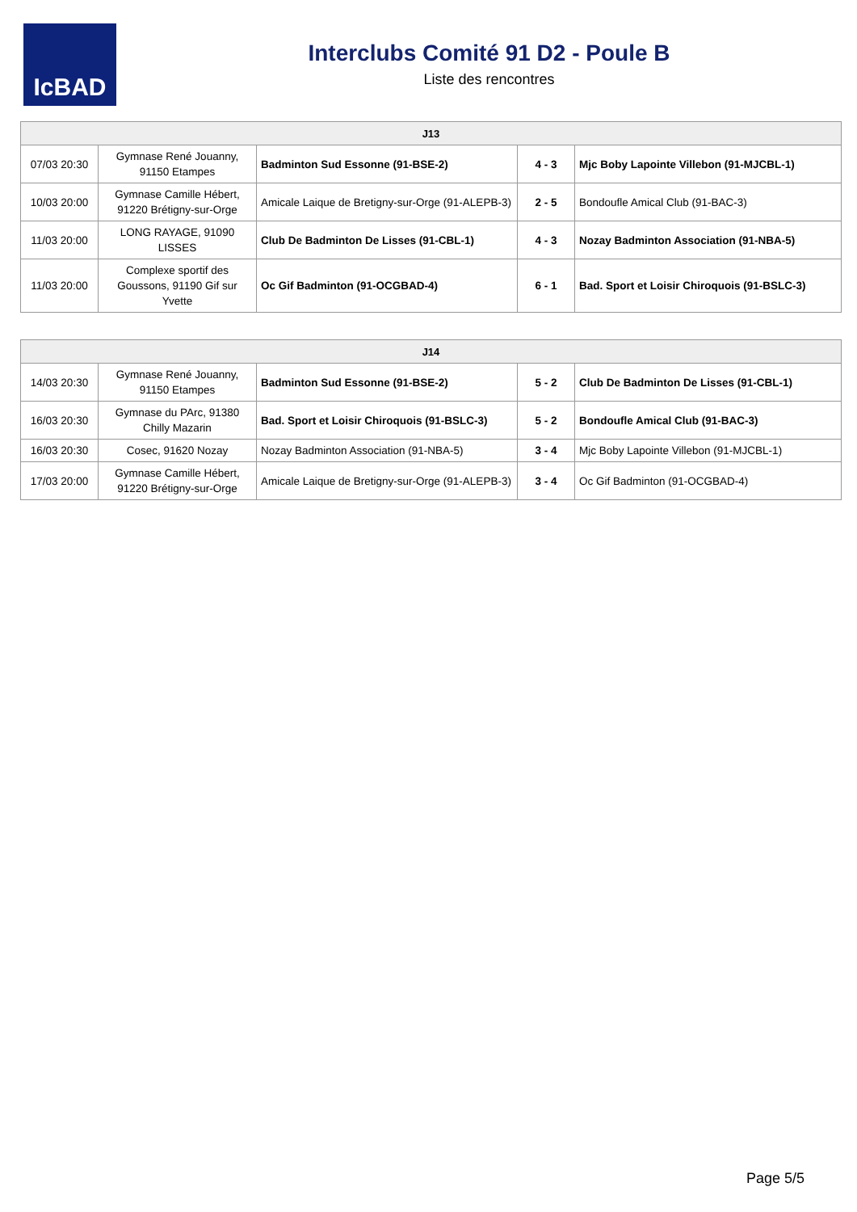IcBAD
Interclubs Comité 91 D2 - Poule B
Liste des rencontres
| J13 | | | | |
| --- | --- | --- | --- | --- |
| 07/03 20:30 | Gymnase René Jouanny, 91150 Etampes | Badminton Sud Essonne (91-BSE-2) | 4 - 3 | Mjc Boby Lapointe Villebon (91-MJCBL-1) |
| 10/03 20:00 | Gymnase Camille Hébert, 91220 Brétigny-sur-Orge | Amicale Laique de Bretigny-sur-Orge (91-ALEPB-3) | 2 - 5 | Bondoufle Amical Club (91-BAC-3) |
| 11/03 20:00 | LONG RAYAGE, 91090 LISSES | Club De Badminton De Lisses (91-CBL-1) | 4 - 3 | Nozay Badminton Association (91-NBA-5) |
| 11/03 20:00 | Complexe sportif des Goussons, 91190 Gif sur Yvette | Oc Gif Badminton (91-OCGBAD-4) | 6 - 1 | Bad. Sport et Loisir Chiroquois (91-BSLC-3) |
| J14 | | | | |
| --- | --- | --- | --- | --- |
| 14/03 20:30 | Gymnase René Jouanny, 91150 Etampes | Badminton Sud Essonne (91-BSE-2) | 5 - 2 | Club De Badminton De Lisses (91-CBL-1) |
| 16/03 20:30 | Gymnase du PArc, 91380 Chilly Mazarin | Bad. Sport et Loisir Chiroquois (91-BSLC-3) | 5 - 2 | Bondoufle Amical Club (91-BAC-3) |
| 16/03 20:30 | Cosec, 91620 Nozay | Nozay Badminton Association (91-NBA-5) | 3 - 4 | Mjc Boby Lapointe Villebon (91-MJCBL-1) |
| 17/03 20:00 | Gymnase Camille Hébert, 91220 Brétigny-sur-Orge | Amicale Laique de Bretigny-sur-Orge (91-ALEPB-3) | 3 - 4 | Oc Gif Badminton (91-OCGBAD-4) |
Page 5/5